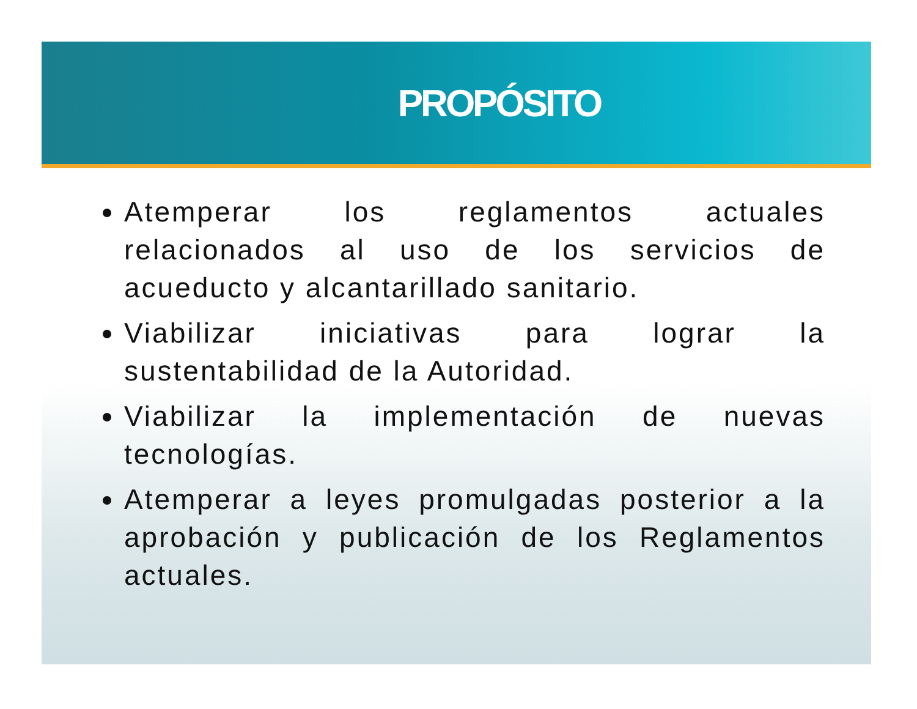PROPÓSITO
Atemperar los reglamentos actuales relacionados al uso de los servicios de acueducto y alcantarillado sanitario.
Viabilizar iniciativas para lograr la sustentabilidad de la Autoridad.
Viabilizar la implementación de nuevas tecnologías.
Atemperar a leyes promulgadas posterior a la aprobación y publicación de los Reglamentos actuales.